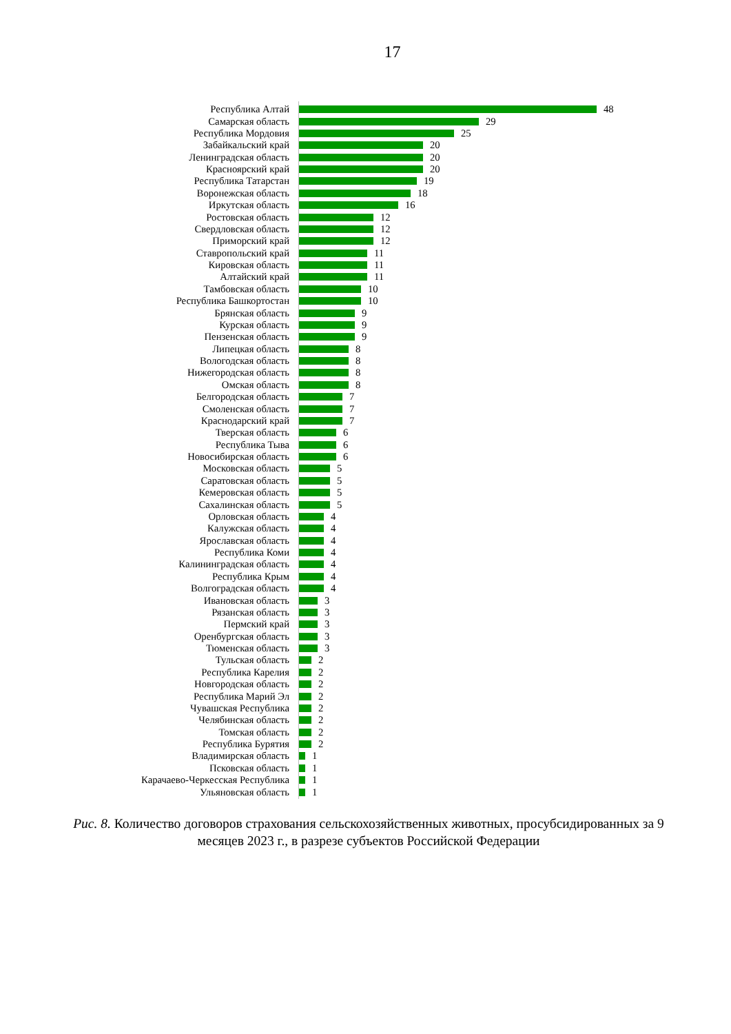17
Республика Алтай 48
Самарская область 29
Республика Мордовия 25
Забайкальский край 20
Ленинградская область 20
Красноярский край 20
Республика Татарстан 19
Воронежская область 18
Иркутская область 16
Ростовская область 12
Свердловская область 12
Приморский край 12
Ставропольский край 11
Кировская область 11
Алтайский край 11
Тамбовская область 10
Республика Башкортостан 10
Брянская область 9
Курская область 9
Пензенская область 9
Липецкая область 8
Вологодская область 8
Нижегородская область 8
Омская область 8
Белгородская область 7
Смоленская область 7
Краснодарский край 7
Тверская область 6
Республика Тыва 6
Новосибирская область 6
Московская область 5
Саратовская область 5
Кемеровская область 5
Сахалинская область 5
Орловская область 4
Калужская область 4
Ярославская область 4
Республика Коми 4
Калининградская область 4
Республика Крым 4
Волгоградская область 4
Ивановская область 3
Рязанская область 3
Пермский край 3
Оренбургская область 3
Тюменская область 3
Тульская область 2
Республика Карелия 2
Новгородская область 2
Республика Марий Эл 2
Чувашская Республика 2
Челябинская область 2
Томская область 2
Республика Бурятия 2
Владимирская область 1
Псковская область 1
Карачаево-Черкесская Республика 1
Ульяновская область 1
Рис. 8. Количество договоров страхования сельскохозяйственных животных, просубсидированных за 9 месяцев 2023 г., в разрезе субъектов Российской Федерации